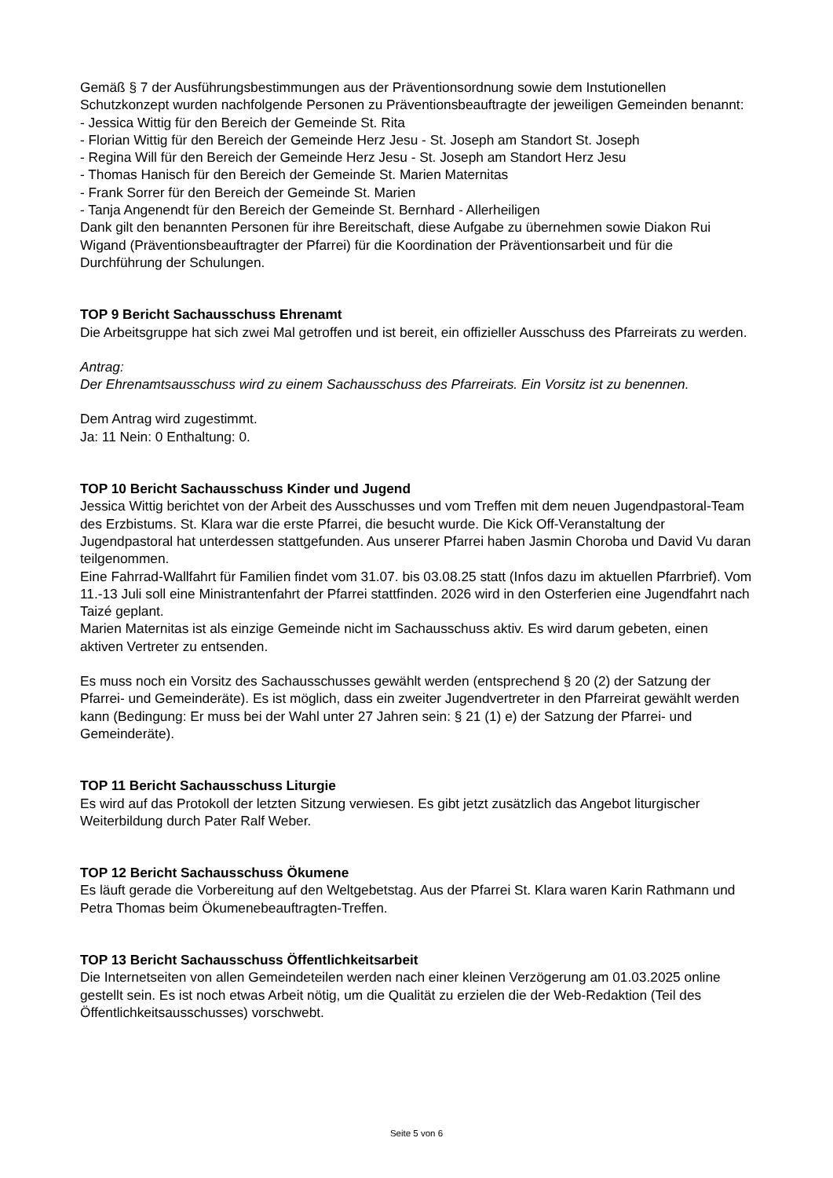Gemäß § 7 der Ausführungsbestimmungen aus der Präventionsordnung sowie dem Instutionellen Schutzkonzept wurden nachfolgende Personen zu Präventionsbeauftragte der jeweiligen Gemeinden benannt:
- Jessica Wittig für den Bereich der Gemeinde St. Rita
- Florian Wittig für den Bereich der Gemeinde Herz Jesu - St. Joseph am Standort St. Joseph
- Regina Will für den Bereich der Gemeinde Herz Jesu - St. Joseph am Standort Herz Jesu
- Thomas Hanisch für den Bereich der Gemeinde St. Marien Maternitas
- Frank Sorrer für den Bereich der Gemeinde St. Marien
- Tanja Angenendt für den Bereich der Gemeinde St. Bernhard - Allerheiligen
Dank gilt den benannten Personen für ihre Bereitschaft, diese Aufgabe zu übernehmen sowie Diakon Rui Wigand (Präventionsbeauftragter der Pfarrei) für die Koordination der Präventionsarbeit und für die Durchführung der Schulungen.
TOP 9 Bericht Sachausschuss Ehrenamt
Die Arbeitsgruppe hat sich zwei Mal getroffen und ist bereit, ein offizieller Ausschuss des Pfarreirats zu werden.
Antrag:
Der Ehrenamtsausschuss wird zu einem Sachausschuss des Pfarreirats. Ein Vorsitz ist zu benennen.
Dem Antrag wird zugestimmt.
Ja: 11 Nein: 0 Enthaltung: 0.
TOP 10 Bericht Sachausschuss Kinder und Jugend
Jessica Wittig berichtet von der Arbeit des Ausschusses und vom Treffen mit dem neuen Jugendpastoral-Team des Erzbistums. St. Klara war die erste Pfarrei, die besucht wurde. Die Kick Off-Veranstaltung der Jugendpastoral hat unterdessen stattgefunden. Aus unserer Pfarrei haben Jasmin Choroba und David Vu daran teilgenommen.
Eine Fahrrad-Wallfahrt für Familien findet vom 31.07. bis 03.08.25 statt (Infos dazu im aktuellen Pfarrbrief). Vom 11.-13 Juli soll eine Ministrantenfahrt der Pfarrei stattfinden. 2026 wird in den Osterferien eine Jugendfahrt nach Taizé geplant.
Marien Maternitas ist als einzige Gemeinde nicht im Sachausschuss aktiv. Es wird darum gebeten, einen aktiven Vertreter zu entsenden.
Es muss noch ein Vorsitz des Sachausschusses gewählt werden (entsprechend § 20 (2) der Satzung der Pfarrei- und Gemeinderäte). Es ist möglich, dass ein zweiter Jugendvertreter in den Pfarreirat gewählt werden kann (Bedingung: Er muss bei der Wahl unter 27 Jahren sein: § 21 (1) e) der Satzung der Pfarrei- und Gemeinderäte).
TOP 11 Bericht Sachausschuss Liturgie
Es wird auf das Protokoll der letzten Sitzung verwiesen. Es gibt jetzt zusätzlich das Angebot liturgischer Weiterbildung durch Pater Ralf Weber.
TOP 12 Bericht Sachausschuss Ökumene
Es läuft gerade die Vorbereitung auf den Weltgebetstag. Aus der Pfarrei St. Klara waren Karin Rathmann und Petra Thomas beim Ökumenebeauftragten-Treffen.
TOP 13 Bericht Sachausschuss Öffentlichkeitsarbeit
Die Internetseiten von allen Gemeindeteilen werden nach einer kleinen Verzögerung am 01.03.2025 online gestellt sein. Es ist noch etwas Arbeit nötig, um die Qualität zu erzielen die der Web-Redaktion (Teil des Öffentlichkeitsausschusses) vorschwebt.
Seite 5 von 6